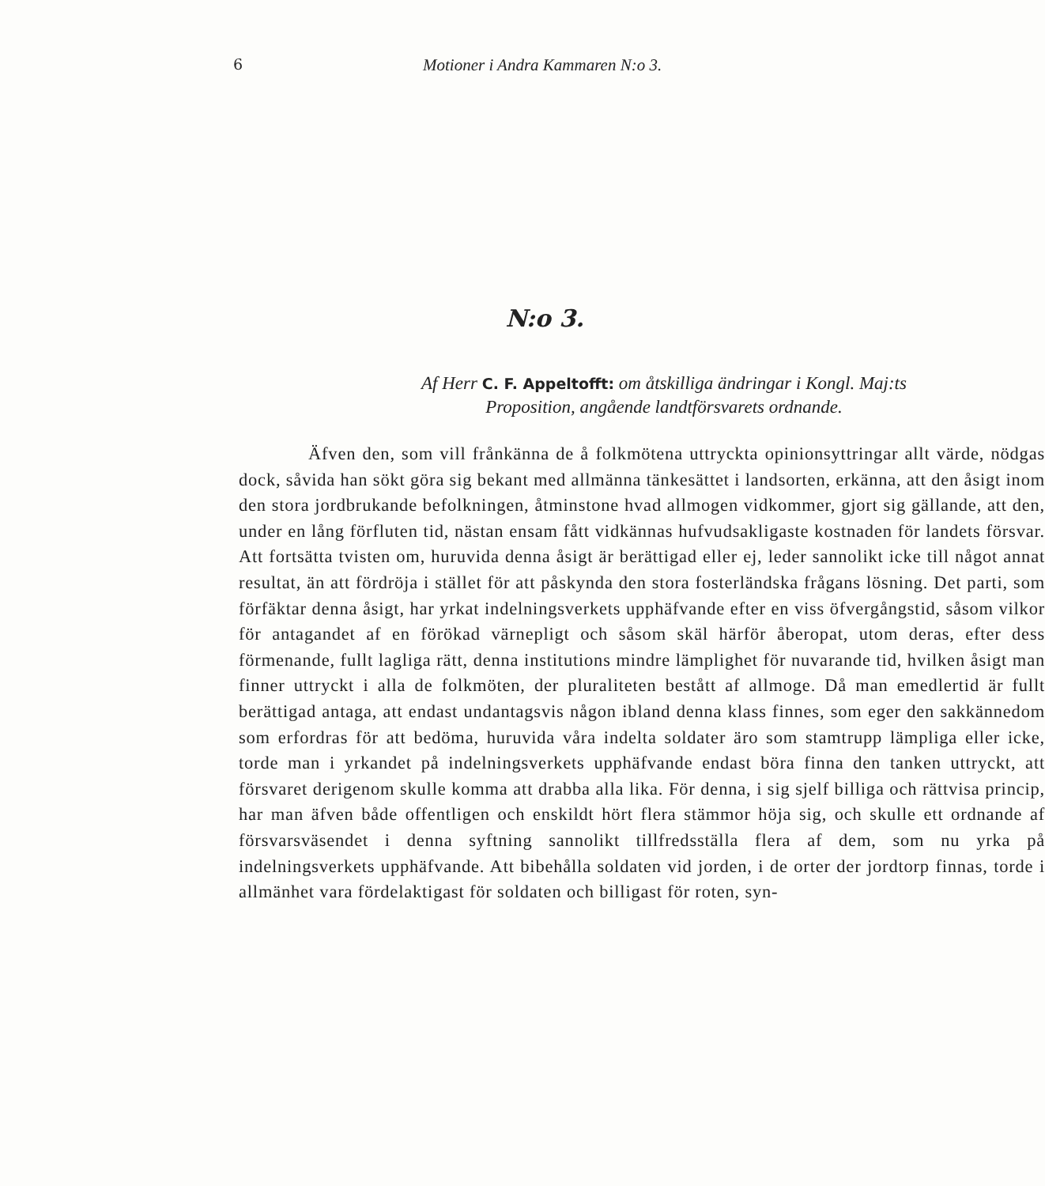6 Motioner i Andra Kammaren N:o 3.
N:o 3.
Af Herr C. F. Appeltofft: om åtskilliga ändringar i Kongl. Maj:ts
Proposition, angående landtförsvarets ordnande.
Äfven den, som vill frånkänna de å folkmötena uttryckta opinionsyttringar allt värde, nödgas dock, såvida han sökt göra sig bekant med allmänna tänkesättet i landsorten, erkänna, att den åsigt inom den stora jordbrukande befolkningen, åtminstone hvad allmogen vidkommer, gjort sig gällande, att den, under en lång förfluten tid, nästan ensam fått vidkännas hufvudsakligaste kostnaden för landets försvar. Att fortsätta tvisten om, huruvida denna åsigt är berättigad eller ej, leder sannolikt icke till något annat resultat, än att fördröja i stället för att påskynda den stora fosterländska frågans lösning. Det parti, som förfäktar denna åsigt, har yrkat indelningsverkets upphäfvande efter en viss öfvergångstid, såsom vilkor för antagandet af en förökad värnepligt och såsom skäl härför åberopat, utom deras, efter dess förmenande, fullt lagliga rätt, denna institutions mindre lämplighet för nuvarande tid, hvilken åsigt man finner uttryckt i alla de folkmöten, der pluraliteten bestått af allmoge. Då man emedlertid är fullt berättigad antaga, att endast undantagsvis någon ibland denna klass finnes, som eger den sakkännedom som erfordras för att bedöma, huruvida våra indelta soldater äro som stamtrupp lämpliga eller icke, torde man i yrkandet på indelningsverkets upphäfvande endast böra finna den tanken uttryckt, att försvaret derigenom skulle komma att drabba alla lika. För denna, i sig sjelf billiga och rättvisa princip, har man äfven både offentligen och enskildt hört flera stämmor höja sig, och skulle ett ordnande af försvarsväsendet i denna syftning sannolikt tillfredsställa flera af dem, som nu yrka på indelningsverkets upphäfvande. Att bibehålla soldaten vid jorden, i de orter der jordtorp finnas, torde i allmänhet vara fördelaktigast för soldaten och billigast för roten, syn-